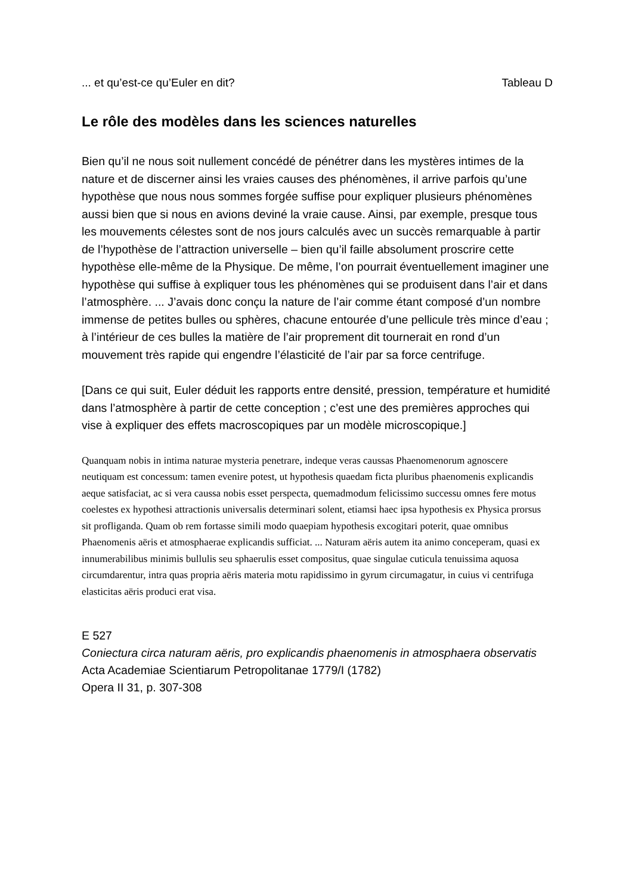... et qu’est-ce qu’Euler en dit? Tableau D
Le rôle des modèles dans les sciences naturelles
Bien qu’il ne nous soit nullement concédé de pénétrer dans les mystères intimes de la nature et de discerner ainsi les vraies causes des phénomènes, il arrive parfois qu’une hypothèse que nous nous sommes forgée suffise pour expliquer plusieurs phénomènes aussi bien que si nous en avions deviné la vraie cause. Ainsi, par exemple, presque tous les mouvements célestes sont de nos jours calculés avec un succès remarquable à partir de l’hypothèse de l’attraction universelle – bien qu’il faille absolument proscrire cette hypothèse elle-même de la Physique. De même, l’on pourrait éventuellement imaginer une hypothèse qui suffise à expliquer tous les phénomènes qui se produisent dans l’air et dans l’atmosphère. ... J’avais donc conçu la nature de l’air comme étant composé d’un nombre immense de petites bulles ou sphères, chacune entourée d’une pellicule très mince d’eau ; à l’intérieur de ces bulles la matière de l’air proprement dit tournerait en rond d’un mouvement très rapide qui engendre l’élasticité de l’air par sa force centrifuge.
[Dans ce qui suit, Euler déduit les rapports entre densité, pression, température et humidité dans l’atmosphère à partir de cette conception ; c’est une des premières approches qui vise à expliquer des effets macroscopiques par un modèle microscopique.]
Quanquam nobis in intima naturae mysteria penetrare, indeque veras caussas Phaenomenorum agnoscere neutiquam est concessum: tamen evenire potest, ut hypothesis quaedam ficta pluribus phaenomenis explicandis aeque satisfaciat, ac si vera caussa nobis esset perspecta, quemadmodum felicissimo successu omnes fere motus coelestes ex hypothesi attractionis universalis determinari solent, etiamsi haec ipsa hypothesis ex Physica prorsus sit profliganda. Quam ob rem fortasse simili modo quaepiam hypothesis excogitari poterit, quae omnibus Phaenomenis aëris et atmosphaerae explicandis sufficiat. ... Naturam aëris autem ita animo conceperam, quasi ex innumerabilibus minimis bullulis seu sphaerulis esset compositus, quae singulae cuticula tenuissima aquosa circumdarentur, intra quas propria aëris materia motu rapidissimo in gyrum circumagatur, in cuius vi centrifuga elasticitas aëris produci erat visa.
E 527
Coniectura circa naturam aëris, pro explicandis phaenomenis in atmosphaera observatis
Acta Academiae Scientiarum Petropolitanae 1779/I (1782)
Opera II 31, p. 307-308